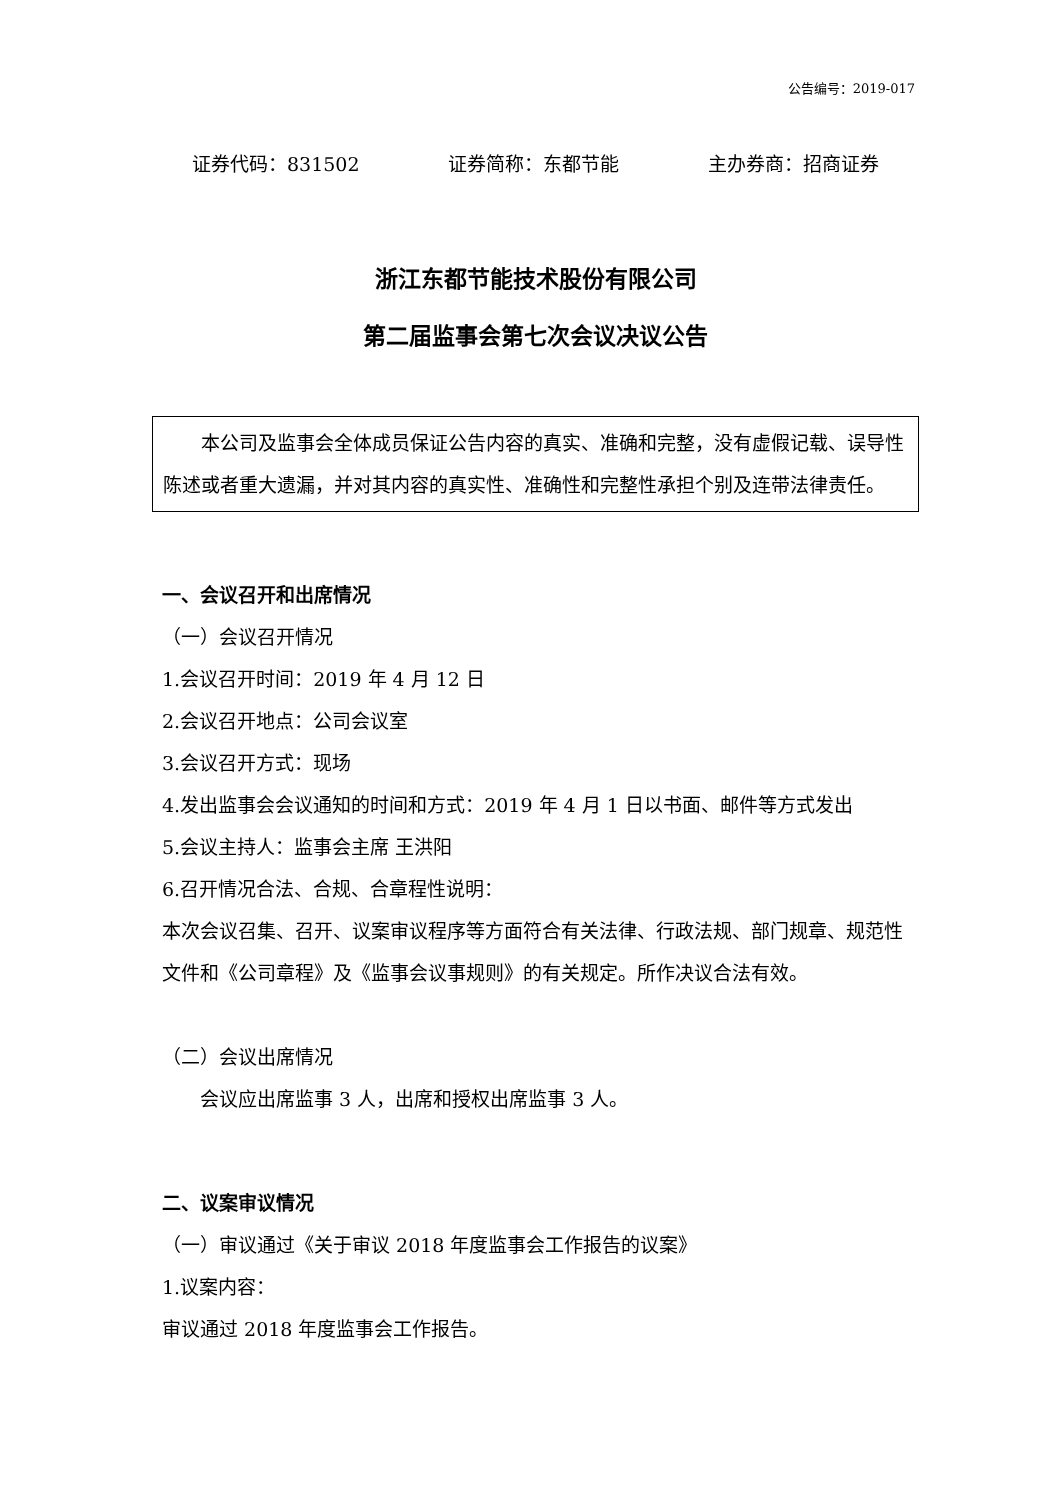公告编号：2019-017
证券代码：831502 证券简称：东都节能 主办券商：招商证券
浙江东都节能技术股份有限公司
第二届监事会第七次会议决议公告
本公司及监事会全体成员保证公告内容的真实、准确和完整，没有虚假记载、误导性陈述或者重大遗漏，并对其内容的真实性、准确性和完整性承担个别及连带法律责任。
一、会议召开和出席情况
（一）会议召开情况
1.会议召开时间：2019 年 4 月 12 日
2.会议召开地点：公司会议室
3.会议召开方式：现场
4.发出监事会会议通知的时间和方式：2019 年 4 月 1 日以书面、邮件等方式发出
5.会议主持人：监事会主席 王洪阳
6.召开情况合法、合规、合章程性说明：
本次会议召集、召开、议案审议程序等方面符合有关法律、行政法规、部门规章、规范性文件和《公司章程》及《监事会议事规则》的有关规定。所作决议合法有效。
（二）会议出席情况
会议应出席监事 3 人，出席和授权出席监事 3 人。
二、议案审议情况
（一）审议通过《关于审议 2018 年度监事会工作报告的议案》
1.议案内容：
审议通过 2018 年度监事会工作报告。